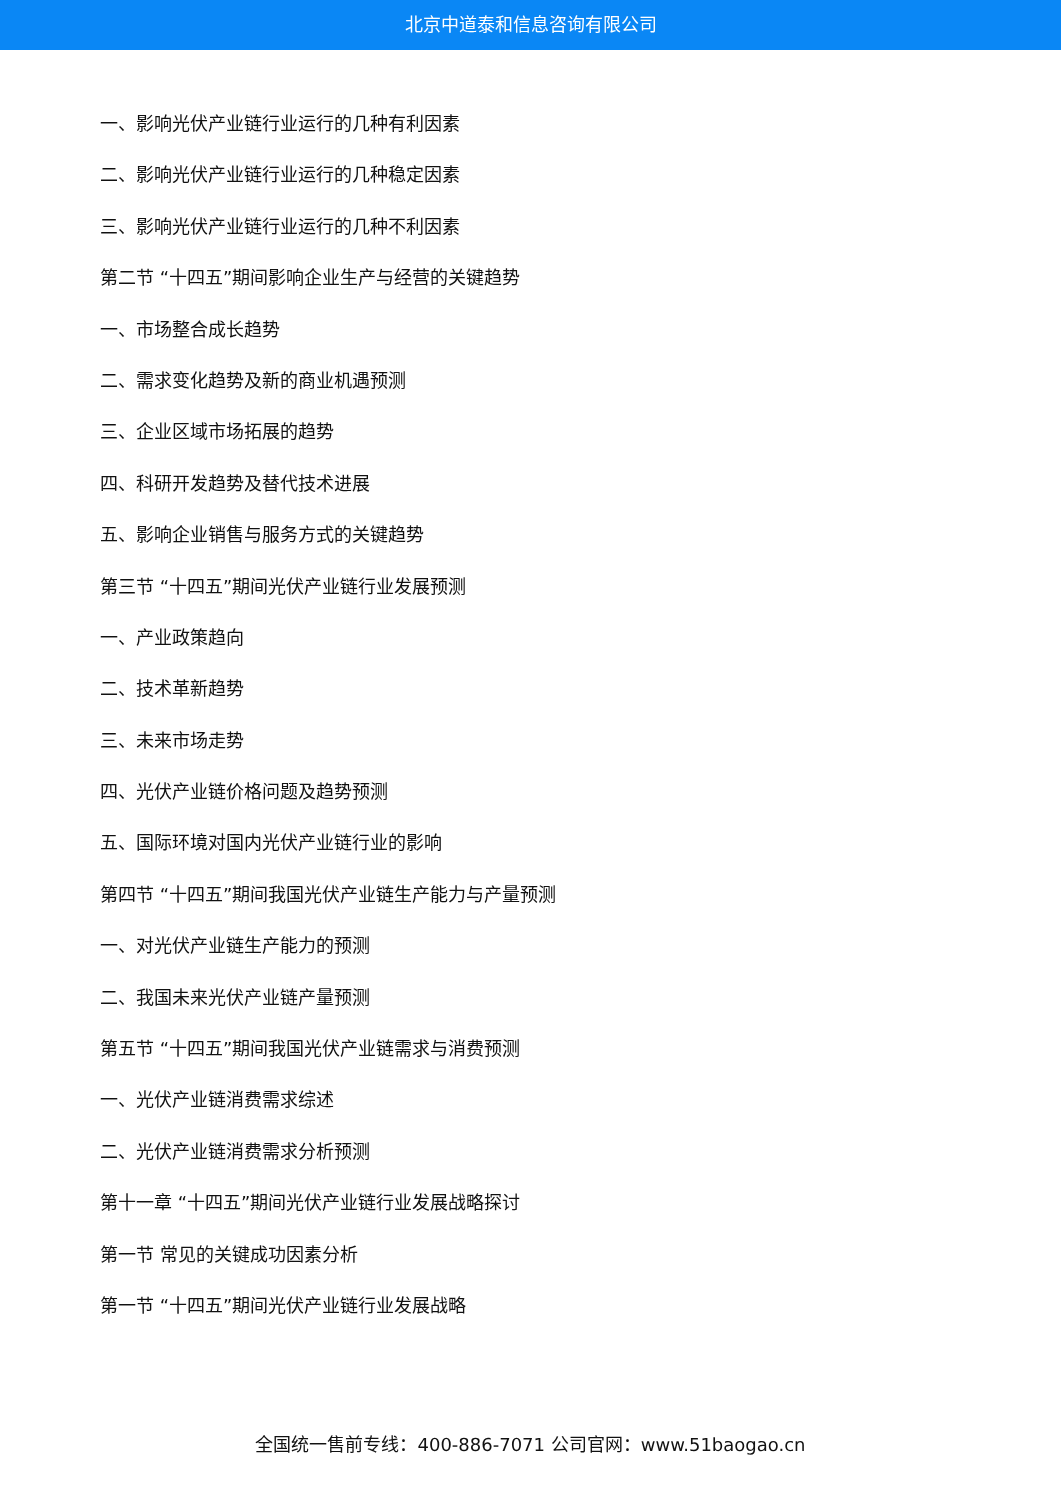北京中道泰和信息咨询有限公司
一、影响光伏产业链行业运行的几种有利因素
二、影响光伏产业链行业运行的几种稳定因素
三、影响光伏产业链行业运行的几种不利因素
第二节 “十四五”期间影响企业生产与经营的关键趋势
一、市场整合成长趋势
二、需求变化趋势及新的商业机遇预测
三、企业区域市场拓展的趋势
四、科研开发趋势及替代技术进展
五、影响企业销售与服务方式的关键趋势
第三节 “十四五”期间光伏产业链行业发展预测
一、产业政策趋向
二、技术革新趋势
三、未来市场走势
四、光伏产业链价格问题及趋势预测
五、国际环境对国内光伏产业链行业的影响
第四节 “十四五”期间我国光伏产业链生产能力与产量预测
一、对光伏产业链生产能力的预测
二、我国未来光伏产业链产量预测
第五节 “十四五”期间我国光伏产业链需求与消费预测
一、光伏产业链消费需求综述
二、光伏产业链消费需求分析预测
第十一章 “十四五”期间光伏产业链行业发展战略探讨
第一节 常见的关键成功因素分析
第一节 “十四五”期间光伏产业链行业发展战略
全国统一售前专线：400-886-7071 公司官网：www.51baogao.cn